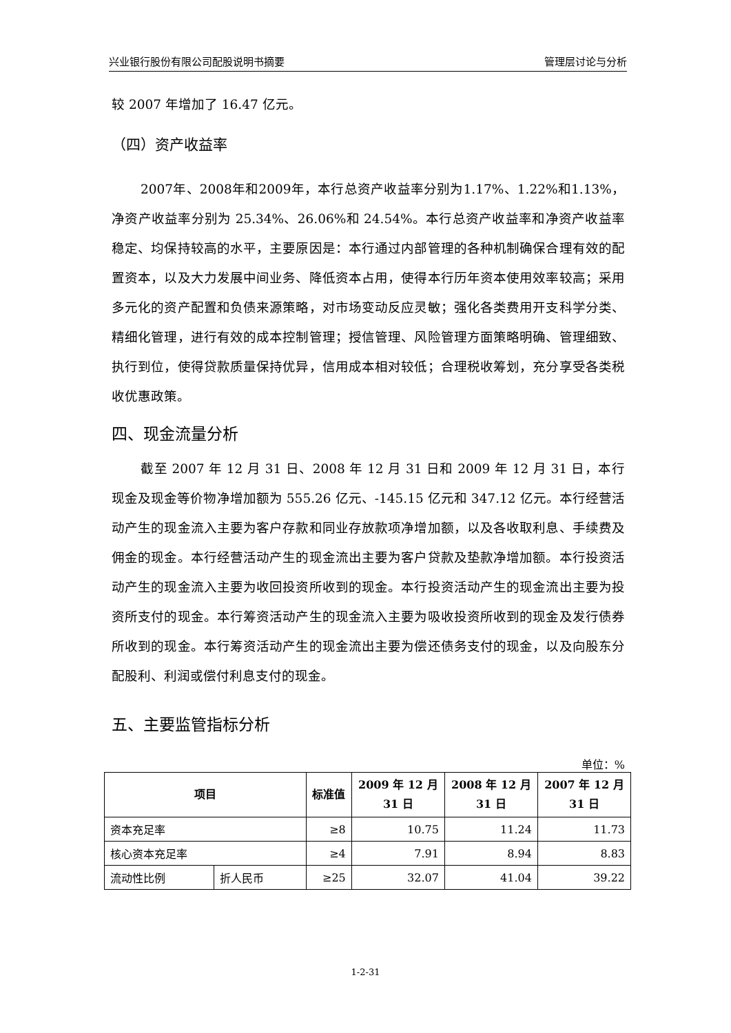兴业银行股份有限公司配股说明书摘要 管理层讨论与分析
较 2007 年增加了 16.47 亿元。
（四）资产收益率
2007年、2008年和2009年，本行总资产收益率分别为1.17%、1.22%和1.13%，净资产收益率分别为 25.34%、26.06%和 24.54%。本行总资产收益率和净资产收益率稳定、均保持较高的水平，主要原因是：本行通过内部管理的各种机制确保合理有效的配置资本，以及大力发展中间业务、降低资本占用，使得本行历年资本使用效率较高；采用多元化的资产配置和负债来源策略，对市场变动反应灵敏；强化各类费用开支科学分类、精细化管理，进行有效的成本控制管理；授信管理、风险管理方面策略明确、管理细致、执行到位，使得贷款质量保持优异，信用成本相对较低；合理税收筹划，充分享受各类税收优惠政策。
四、现金流量分析
截至 2007 年 12 月 31 日、2008 年 12 月 31 日和 2009 年 12 月 31 日，本行现金及现金等价物净增加额为 555.26 亿元、-145.15 亿元和 347.12 亿元。本行经营活动产生的现金流入主要为客户存款和同业存放款项净增加额，以及各收取利息、手续费及佣金的现金。本行经营活动产生的现金流出主要为客户贷款及垫款净增加额。本行投资活动产生的现金流入主要为收回投资所收到的现金。本行投资活动产生的现金流出主要为投资所支付的现金。本行筹资活动产生的现金流入主要为吸收投资所收到的现金及发行债券所收到的现金。本行筹资活动产生的现金流出主要为偿还债务支付的现金，以及向股东分配股利、利润或偿付利息支付的现金。
五、主要监管指标分析
单位：%
| 项目 | | 标准值 | 2009 年 12 月 31 日 | 2008 年 12 月 31 日 | 2007 年 12 月 31 日 |
| --- | --- | --- | --- | --- | --- |
| 资本充足率 | | ≥8 | 10.75 | 11.24 | 11.73 |
| 核心资本充足率 | | ≥4 | 7.91 | 8.94 | 8.83 |
| 流动性比例 | 折人民币 | ≥25 | 32.07 | 41.04 | 39.22 |
1-2-31